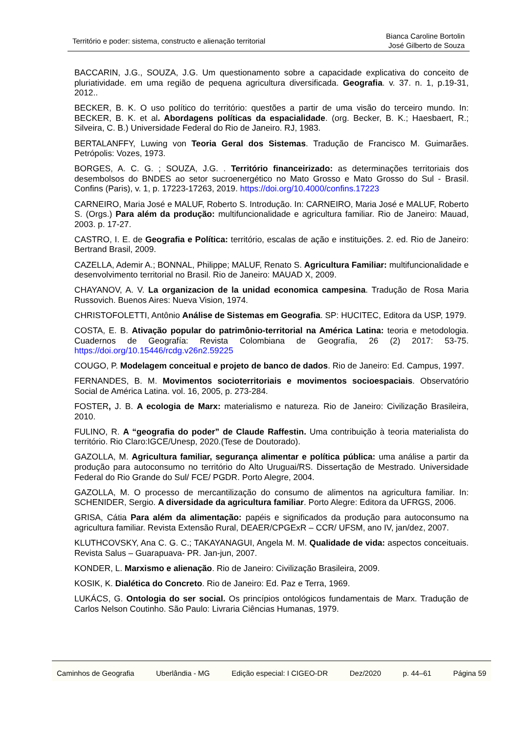Território e poder: sistema, constructo e alienação territorial
Bianca Caroline Bortolin
José Gilberto de Souza
BACCARIN, J.G., SOUZA, J.G. Um questionamento sobre a capacidade explicativa do conceito de pluriatividade. em uma região de pequena agricultura diversificada. Geografia. v. 37. n. 1, p.19-31, 2012..
BECKER, B. K. O uso político do território: questões a partir de uma visão do terceiro mundo. In: BECKER, B. K. et al. Abordagens políticas da espacialidade. (org. Becker, B. K.; Haesbaert, R.; Silveira, C. B.) Universidade Federal do Rio de Janeiro. RJ, 1983.
BERTALANFFY, Luwing von Teoria Geral dos Sistemas. Tradução de Francisco M. Guimarães. Petrópolis: Vozes, 1973.
BORGES, A. C. G. ; SOUZA, J.G. . Território financeirizado: as determinações territoriais dos desembolsos do BNDES ao setor sucroenergético no Mato Grosso e Mato Grosso do Sul - Brasil. Confins (Paris), v. 1, p. 17223-17263, 2019. https://doi.org/10.4000/confins.17223
CARNEIRO, Maria José e MALUF, Roberto S. Introdução. In: CARNEIRO, Maria José e MALUF, Roberto S. (Orgs.) Para além da produção: multifuncionalidade e agricultura familiar. Rio de Janeiro: Mauad, 2003. p. 17-27.
CASTRO, I. E. de Geografia e Política: território, escalas de ação e instituições. 2. ed. Rio de Janeiro: Bertrand Brasil, 2009.
CAZELLA, Ademir A.; BONNAL, Philippe; MALUF, Renato S. Agricultura Familiar: multifuncionalidade e desenvolvimento territorial no Brasil. Rio de Janeiro: MAUAD X, 2009.
CHAYANOV, A. V. La organizacion de la unidad economica campesina. Tradução de Rosa Maria Russovich. Buenos Aires: Nueva Vision, 1974.
CHRISTOFOLETTI, Antônio Análise de Sistemas em Geografia. SP: HUCITEC, Editora da USP, 1979.
COSTA, E. B. Ativação popular do patrimônio-territorial na América Latina: teoria e metodologia. Cuadernos de Geografía: Revista Colombiana de Geografía, 26 (2) 2017: 53-75. https://doi.org/10.15446/rcdg.v26n2.59225
COUGO, P. Modelagem conceitual e projeto de banco de dados. Rio de Janeiro: Ed. Campus, 1997.
FERNANDES, B. M. Movimentos socioterritoriais e movimentos socioespaciais. Observatório Social de América Latina. vol. 16, 2005, p. 273-284.
FOSTER, J. B. A ecologia de Marx: materialismo e natureza. Rio de Janeiro: Civilização Brasileira, 2010.
FULINO, R. A “geografia do poder” de Claude Raffestin. Uma contribuição à teoria materialista do território. Rio Claro:IGCE/Unesp, 2020.(Tese de Doutorado).
GAZOLLA, M. Agricultura familiar, segurança alimentar e política pública: uma análise a partir da produção para autoconsumo no território do Alto Uruguai/RS. Dissertação de Mestrado. Universidade Federal do Rio Grande do Sul/ FCE/ PGDR. Porto Alegre, 2004.
GAZOLLA, M. O processo de mercantilização do consumo de alimentos na agricultura familiar. In: SCHENIDER, Sergio. A diversidade da agricultura familiar. Porto Alegre: Editora da UFRGS, 2006.
GRISA, Cátia Para além da alimentação: papéis e significados da produção para autoconsumo na agricultura familiar. Revista Extensão Rural, DEAER/CPGExR – CCR/ UFSM, ano IV, jan/dez, 2007.
KLUTHCOVSKY, Ana C. G. C.; TAKAYANAGUI, Angela M. M. Qualidade de vida: aspectos conceituais. Revista Salus – Guarapuava- PR. Jan-jun, 2007.
KONDER, L. Marxismo e alienação. Rio de Janeiro: Civilização Brasileira, 2009.
KOSIK, K. Dialética do Concreto. Rio de Janeiro: Ed. Paz e Terra, 1969.
LUKÁCS, G. Ontologia do ser social. Os princípios ontológicos fundamentais de Marx. Tradução de Carlos Nelson Coutinho. São Paulo: Livraria Ciências Humanas, 1979.
Caminhos de Geografia Uberlândia - MG Edição especial: I CIGEO-DR Dez/2020 p. 44–61 Página 59